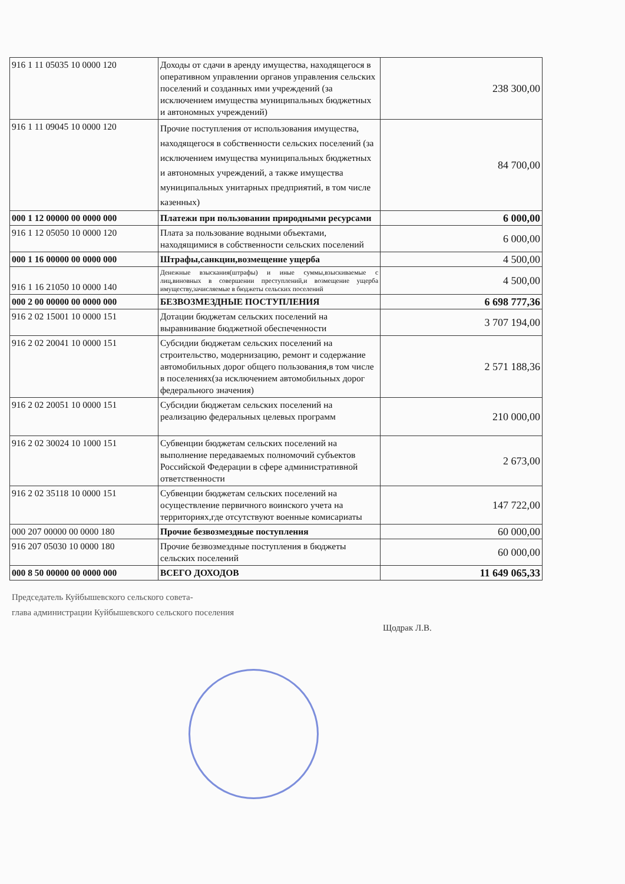| 916 1 11 05035 10 0000 120 | Доходы от сдачи в аренду имущества, находящегося в оперативном управлении органов управления сельских поселений и созданных ими учреждений (за исключением имущества муниципальных бюджетных и автономных учреждений) | 238 300,00 |
| 916 1 11 09045 10 0000 120 | Прочие поступления от использования имущества, находящегося в собственности сельских поселений (за исключением имущества муниципальных бюджетных и автономных учреждений, а также имущества муниципальных унитарных предприятий, в том числе казенных) | 84 700,00 |
| 000 1 12 00000 00 0000 000 | Платежи при пользовании природными ресурсами | 6 000,00 |
| 916 1 12 05050 10 0000 120 | Плата за пользование водными объектами, находящимися в собственности сельских поселений | 6 000,00 |
| 000 1 16 00000 00 0000 000 | Штрафы,санкции,возмещение ущерба | 4 500,00 |
| 916 1 16 21050 10 0000 140 | Денежные взыскания(штрафы) и иные суммы,взыскиваемые с лиц,виновных в совершении преступлений,и возмещение ущерба имуществу,зачисляемые в бюджеты сельских поселений | 4 500,00 |
| 000 2 00 00000 00 0000 000 | БЕЗВОЗМЕЗДНЫЕ ПОСТУПЛЕНИЯ | 6 698 777,36 |
| 916 2 02 15001 10 0000 151 | Дотации бюджетам сельских поселений на выравнивание бюджетной обеспеченности | 3 707 194,00 |
| 916 2 02 20041 10 0000 151 | Субсидии бюджетам сельских поселений на строительство, модернизацию, ремонт и содержание автомобильных дорог общего пользования,в том числе в поселениях(за исключением автомобильных дорог федерального значения) | 2 571 188,36 |
| 916 2 02 20051 10 0000 151 | Субсидии бюджетам сельских поселений на реализацию федеральных целевых программ | 210 000,00 |
| 916 2 02 30024 10 1000 151 | Субвенции бюджетам сельских поселений на выполнение передаваемых полномочий субъектов Российской Федерации в сфере административной ответственности | 2 673,00 |
| 916 2 02 35118 10 0000 151 | Субвенции бюджетам сельских поселений на осуществление первичного воинского учета на территориях,где отсутствуют военные комисариаты | 147 722,00 |
| 000 207 00000 00 0000 180 | Прочие безвозмездные поступления | 60 000,00 |
| 916 207 05030 10 0000 180 | Прочие безвозмездные поступления в бюджеты сельских поселений | 60 000,00 |
| 000 8 50 00000 00 0000 000 | ВСЕГО ДОХОДОВ | 11 649 065,33 |
Председатель Куйбышевского сельского совета-
глава администрации Куйбышевского сельского поселения
Щодрак Л.В.